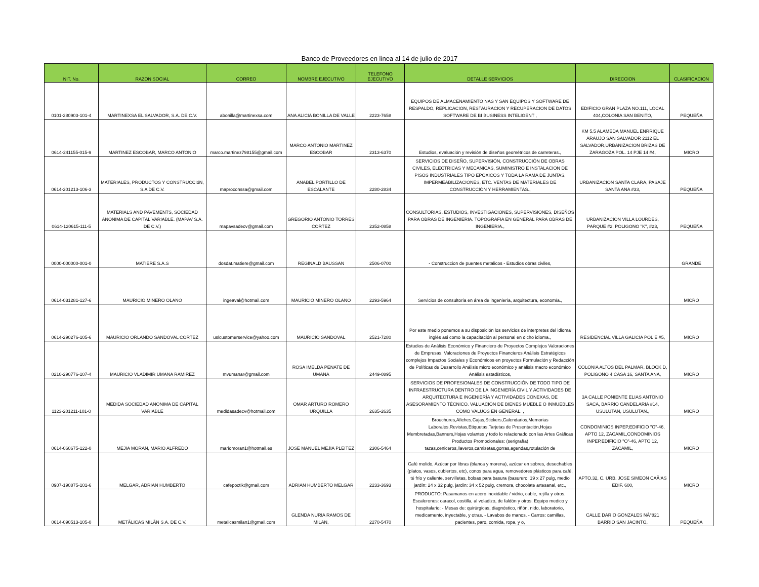Banco de Proveedores en linea al 14 de julio de 2017
| NIT. No. | RAZON SOCIAL | CORREO | NOMBRE EJECUTIVO | TELEFONO EJECUTIVO | DETALLE SERVICIOS | DIRECCION | CLASIFICACION |
| --- | --- | --- | --- | --- | --- | --- | --- |
| 0101-280903-101-4 | MARTINEXSA EL SALVADOR, S.A. DE C.V. | abonilla@martinexsa.com | ANA ALICIA BONILLA DE VALLE | 2223-7658 | EQUIPOS DE ALMACENAMIENTO NAS Y SAN EQUIPOS Y SOFTWARE DE RESPALDO, REPLICACION, RESTAURACION Y RECUPERACION DE DATOS SOFTWARE DE BI BUSINESS INTELIGENT , | EDIFICIO GRAN PLAZA NO.111, LOCAL 404,COLONIA SAN BENITO, | PEQUEÑA |
| 0614-241155-015-9 | MARTINEZ ESCOBAR, MARCO ANTONIO | marco.martinez798155@gmail.com | MARCO ANTONIO MARTINEZ ESCOBAR | 2313-6370 | Estudios, evaluación y revisión de diseños geométricos de carreteras., | KM 5.5 ALAMEDA MANUEL ENRRIQUE ARAUJO SAN SALVADOR 2112 EL SALVADOR,URBANIZACION BRIZAS DE ZARAGOZA POL. 14 PJE 14 #4, | MICRO |
| 0614-201213-106-3 | MATERIALES, PRODUCTOS Y CONSTRUCCIóN, S.A DE C.V. | maproconssa@gmail.com | ANABEL PORTILLO DE ESCALANTE | 2280-2834 | SERVICIOS DE DISEÑO, SUPERVISIÓN, CONSTRUCCIÓN DE OBRAS CIVILES, ELECTRICAS Y MECANICAS, SUMINISTRO E INSTALACION DE PISOS INDUSTRIALES TIPO EPOXICOS Y TODA LA RAMA DE JUNTAS, IMPERMEABILIZACIONES, ETC. VENTAS DE MATERIALES DE CONSTRUCCIÓN Y HERRAMIENTAS., | URBANIZACION SANTA CLARA, PASAJE SANTA ANA #33, | PEQUEÑA |
| 0614-120615-111-5 | MATERIALS AND PAVEMENTS, SOCIEDAD ANONIMA DE CAPITAL VARIABLE. (MAPAV S.A. DE C.V.) | mapavsadecv@gmail.com | GREGORIO ANTONIO TORRES CORTEZ | 2352-0858 | CONSULTORIAS, ESTUDIOS, INVESTIGACIONES, SUPERVISIONES, DISEÑOS PARA OBRAS DE INGENIERIA. TOPOGRAFIA EN GENERAL PARA OBRAS DE INGENIERIA., | URBANIZACION VILLA LOURDES, PARQUE #2, POLIGONO "K", #23, | PEQUEÑA |
| 0000-000000-001-0 | MATIERE S.A.S | dosdat.matiere@gmail.com | REGINALD BAUSSAN | 2506-0700 | - Construccion de puentes metalicos - Estudios obras civiles, | | GRANDE |
| 0614-031281-127-6 | MAURICIO MINERO OLANO | ingeaval@hotmail.com | MAURICIO MINERO OLANO | 2293-5964 | Servicios de consultoría en área de ingeniería, arquitectura, economía., | | MICRO |
| 0614-290276-105-6 | MAURICIO ORLANDO SANDOVAL CORTEZ | uslcustomerservice@yahoo.com | MAURICIO SANDOVAL | 2521-7280 | Por este medio ponemos a su disposición los servicios de interpretes del idioma inglés asi como la capacitación al personal en dicho idioma., | RESIDENCIAL VILLA GALICIA POL E #5, | MICRO |
| 0210-290776-107-4 | MAURICIO VLADIMIR UMANA RAMIREZ | mvumanar@gmail.com | ROSA IMELDA PENATE DE UMANA | 2449-0895 | Estudios de Análisis Económico y Financiero de Proyectos Complejos Valoraciones de Empresas, Valoraciones de Proyectos Financieros Análisis Estratégicos complejos Impactos Sociales y Económicos en proyectos Formulación y Redacción de Políticas de Desarrollo Análisis micro económico y análisis macro económico Análisis estadísticos, | COLONIA ALTOS DEL PALMAR, BLOCK D, POLIGONO 4 CASA 16, SANTA ANA, | MICRO |
| 1123-201211-101-0 | MEDIDA SOCIEDAD ANONIMA DE CAPITAL VARIABLE | medidasadecv@hotmail.com | OMAR ARTURO ROMERO URQUILLA | 2635-2635 | SERVICIOS DE PROFESIONALES DE CONSTRUCCIÓN DE TODO TIPO DE INFRAESTRUCTURA DENTRO DE LA INGENIERÍA CIVIL Y ACTIVIDADES DE ARQUITECTURA E INGENIERÍA Y ACTIVIDADES CONEXAS, DE ASESORAMIENTO TÉCNICO. VALUACIÓN DE BIENES MUEBLE O INMUEBLES COMO VALUOS EN GENERAL. , | 3A CALLE PONIENTE ELIAS ANTONIO SACA, BARRIO CANDELARIA #14, USULUTAN, USULUTAN., | MICRO |
| 0614-060675-122-0 | MEJIA MORAN, MARIO ALFREDO | mariomoran1@hotmail.es | JOSE MANUEL MEJIA PLEITEZ | 2306-5464 | Brouchures,Afiches,Cajas,Stickers,Calendarios,Memorias Laborales,Revistas,Etiquetas,Tarjetas de Presentación,Hojas Membretadas,Banners,Hojas volantes y todo lo relacionado con las Artes Gráficas Productos Promocionales: (serigrafía) tazas,ceniceros,llaveros,camisetas,gorras,agendas,rotulación de | CONDOMINIOS INPEP,EDIFICIO "O"-46, APTO 12, ZACAMIL,CONDOMINIOS INPEP,EDIFICIO "O"-46, APTO 12, ZACAMIL, | MICRO |
| 0907-190875-101-6 | MELGAR, ADRIAN HUMBERTO | cafepoctik@gmail.com | ADRIAN HUMBERTO MELGAR | 2233-3693 | Café molido, Azúcar por libras (blanca y morena), azúcar en sobres, desechables (platos, vasos, cubiertos, etc), conos para agua, removedores plásticos para café, té frío y caliente, servilletas, bolsas para basura (basurero: 19 x 27 pulg, medio jardín: 24 x 32 pulg, jardín: 34 x 52 pulg, cremora, chocolate artesanal, etc., | APTO.32, C. URB. JOSE SIMEON CAÃ‘AS EDIF. 600, | MICRO |
| 0614-090513-105-0 | METÃLICAS MILÃN S.A. DE C.V. | metalicasmilan1@gmail.com | GLENDA NURIA RAMOS DE MILAN, | 2270-5470 | PRODUCTO: Pasamanos en acero inoxidable / vidrio, cable, rejilla y otros. Escalerones: caracol, costilla, al voladizo, de faldón y otros. Equipo medico y hospitalario: - Mesas de: quirúrgicas, diagnóstico, riñón, nido, laboratorio, medicamento, inyectable, y otras. - Lavabos de manos. - Carros: camillas, pacientes, paro, comida, ropa, y o, | CALLE DARIO GONZALES NÂ°821 BARRIO SAN JACINTO, | PEQUEÑA |